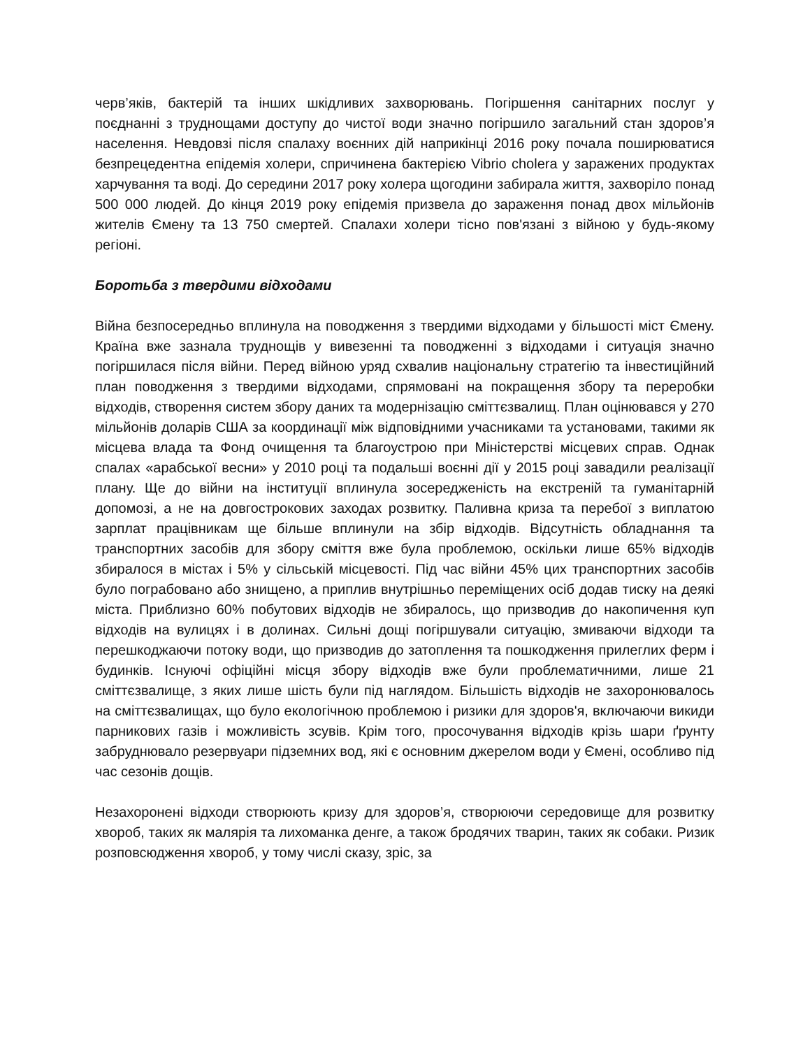черв’яків, бактерій та інших шкідливих захворювань. Погіршення санітарних послуг у поєднанні з труднощами доступу до чистої води значно погіршило загальний стан здоров’я населення. Невдовзі після спалаху воєнних дій наприкінці 2016 року почала поширюватися безпрецедентна епідемія холери, спричинена бактерією Vibrio cholera у заражених продуктах харчування та воді. До середини 2017 року холера щогодини забирала життя, захворіло понад 500 000 людей. До кінця 2019 року епідемія призвела до зараження понад двох мільйонів жителів Ємену та 13 750 смертей. Спалахи холери тісно пов'язані з війною у будь-якому регіоні.
Боротьба з твердими відходами
Війна безпосередньо вплинула на поводження з твердими відходами у більшості міст Ємену. Країна вже зазнала труднощів у вивезенні та поводженні з відходами і ситуація значно погіршилася після війни. Перед війною уряд схвалив національну стратегію та інвестиційний план поводження з твердими відходами, спрямовані на покращення збору та переробки відходів, створення систем збору даних та модернізацію сміттєзвалищ. План оцінювався у 270 мільйонів доларів США за координації між відповідними учасниками та установами, такими як місцева влада та Фонд очищення та благоустрою при Міністерстві місцевих справ. Однак спалах «арабської весни» у 2010 році та подальші воєнні дії у 2015 році завадили реалізації плану. Ще до війни на інституції вплинула зосередженість на екстреній та гуманітарній допомозі, а не на довгострокових заходах розвитку. Паливна криза та перебої з виплатою зарплат працівникам ще більше вплинули на збір відходів. Відсутність обладнання та транспортних засобів для збору сміття вже була проблемою, оскільки лише 65% відходів збиралося в містах і 5% у сільській місцевості. Під час війни 45% цих транспортних засобів було пограбовано або знищено, а приплив внутрішньо переміщених осіб додав тиску на деякі міста. Приблизно 60% побутових відходів не збиралось, що призводив до накопичення куп відходів на вулицях і в долинах. Сильні дощі погіршували ситуацію, змиваючи відходи та перешкоджаючи потоку води, що призводив до затоплення та пошкодження прилеглих ферм і будинків. Існуючі офіційні місця збору відходів вже були проблематичними, лише 21 сміттєзвалище, з яких лише шість були під наглядом. Більшість відходів не захоронювалось на сміттєзвалищах, що було екологічною проблемою і ризики для здоров'я, включаючи викиди парникових газів і можливість зсувів. Крім того, просочування відходів крізь шари ґрунту забруднювало резервуари підземних вод, які є основним джерелом води у Ємені, особливо під час сезонів дощів.
Незахоронені відходи створюють кризу для здоров’я, створюючи середовище для розвитку хвороб, таких як малярія та лихоманка денге, а також бродячих тварин, таких як собаки. Ризик розповсюдження хвороб, у тому числі сказу, зріс, за